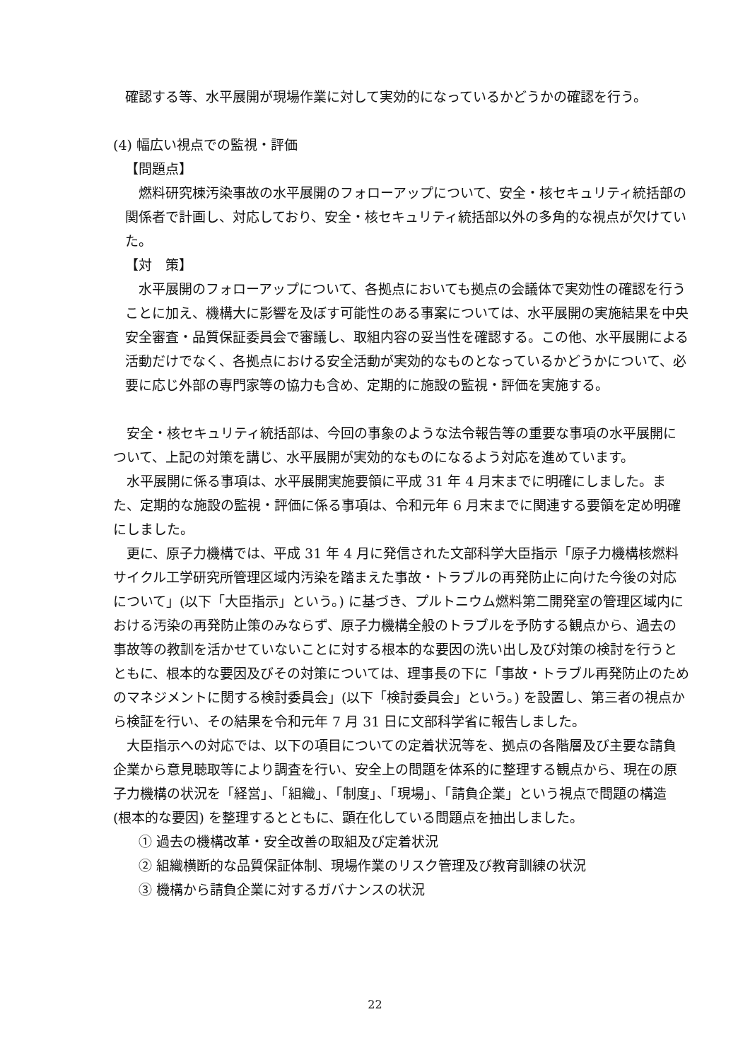確認する等、水平展開が現場作業に対して実効的になっているかどうかの確認を行う。
(4) 幅広い視点での監視・評価
【問題点】
　燃料研究棟汚染事故の水平展開のフォローアップについて、安全・核セキュリティ統括部の関係者で計画し、対応しており、安全・核セキュリティ統括部以外の多角的な視点が欠けていた。
【対　策】
　水平展開のフォローアップについて、各拠点においても拠点の会議体で実効性の確認を行うことに加え、機構大に影響を及ぼす可能性のある事案については、水平展開の実施結果を中央安全審査・品質保証委員会で審議し、取組内容の妥当性を確認する。この他、水平展開による活動だけでなく、各拠点における安全活動が実効的なものとなっているかどうかについて、必要に応じ外部の専門家等の協力も含め、定期的に施設の監視・評価を実施する。
　安全・核セキュリティ統括部は、今回の事象のような法令報告等の重要な事項の水平展開について、上記の対策を講じ、水平展開が実効的なものになるよう対応を進めています。
　水平展開に係る事項は、水平展開実施要領に平成 31 年 4 月末までに明確にしました。また、定期的な施設の監視・評価に係る事項は、令和元年 6 月末までに関連する要領を定め明確にしました。
　更に、原子力機構では、平成 31 年 4 月に発信された文部科学大臣指示「原子力機構核燃料サイクル工学研究所管理区域内汚染を踏まえた事故・トラブルの再発防止に向けた今後の対応について」(以下「大臣指示」という。) に基づき、プルトニウム燃料第二開発室の管理区域内における汚染の再発防止策のみならず、原子力機構全般のトラブルを予防する観点から、過去の事故等の教訓を活かせていないことに対する根本的な要因の洗い出し及び対策の検討を行うとともに、根本的な要因及びその対策については、理事長の下に「事故・トラブル再発防止のためのマネジメントに関する検討委員会」(以下「検討委員会」という。) を設置し、第三者の視点から検証を行い、その結果を令和元年 7 月 31 日に文部科学省に報告しました。
　大臣指示への対応では、以下の項目についての定着状況等を、拠点の各階層及び主要な請負企業から意見聴取等により調査を行い、安全上の問題を体系的に整理する観点から、現在の原子力機構の状況を「経営」、「組織」、「制度」、「現場」、「請負企業」という視点で問題の構造 (根本的な要因) を整理するとともに、顕在化している問題点を抽出しました。
　① 過去の機構改革・安全改善の取組及び定着状況
　② 組織横断的な品質保証体制、現場作業のリスク管理及び教育訓練の状況
　③ 機構から請負企業に対するガバナンスの状況
22